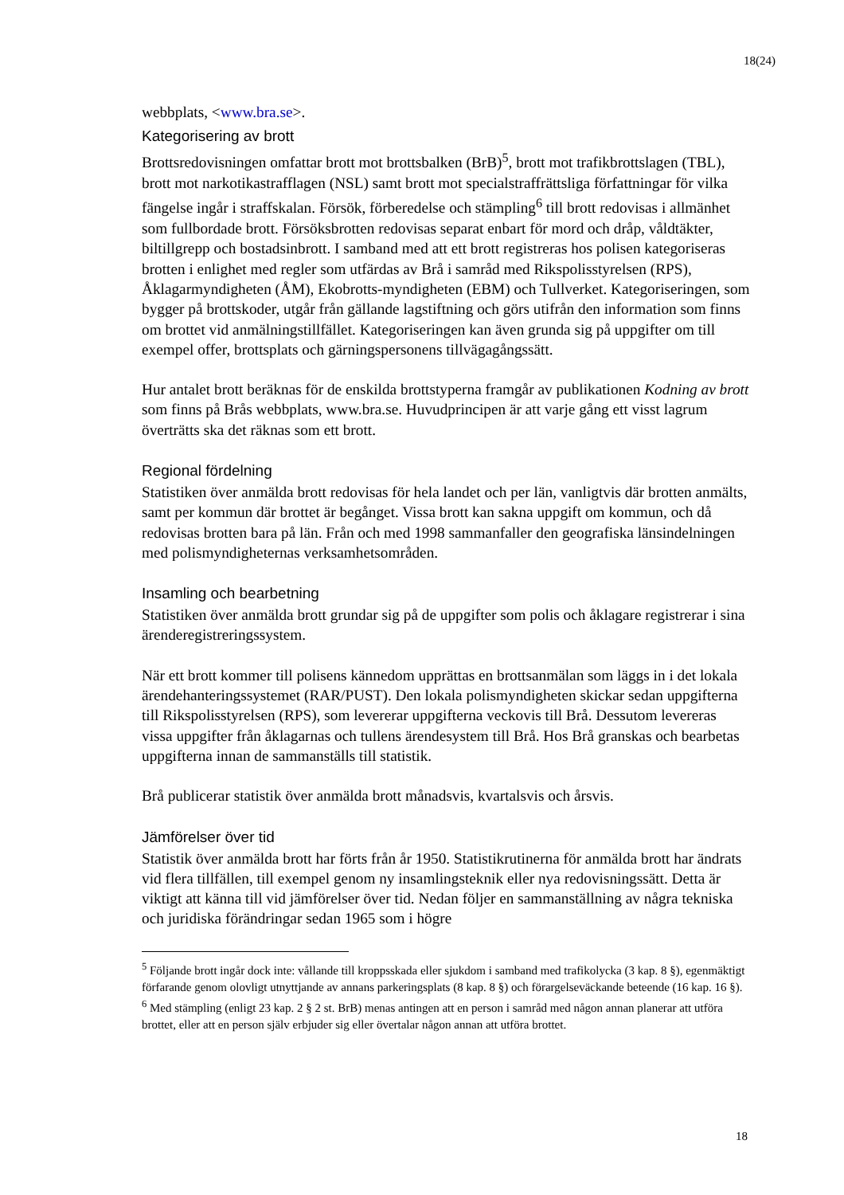18(24)
webbplats, <www.bra.se>.
Kategorisering av brott
Brottsredovisningen omfattar brott mot brottsbalken (BrB)<sup>5</sup>, brott mot trafikbrottslagen (TBL), brott mot narkotikastrafflagen (NSL) samt brott mot specialstraffrättsliga författningar för vilka fängelse ingår i straffskalan. Försök, förberedelse och stämpling<sup>6</sup> till brott redovisas i allmänhet som fullbordade brott. Försöksbrotten redovisas separat enbart för mord och dråp, våldtäkter, biltillgrepp och bostadsinbrott. I samband med att ett brott registreras hos polisen kategoriseras brotten i enlighet med regler som utfärdas av Brå i samråd med Rikspolisstyrelsen (RPS), Åklagarmyndigheten (ÅM), Ekobrotts-myndigheten (EBM) och Tullverket. Kategoriseringen, som bygger på brottskoder, utgår från gällande lagstiftning och görs utifrån den information som finns om brottet vid anmälningstillfället. Kategoriseringen kan även grunda sig på uppgifter om till exempel offer, brottsplats och gärningspersonens tillvägagångssätt.
Hur antalet brott beräknas för de enskilda brottstyperna framgår av publikationen Kodning av brott som finns på Brås webbplats, www.bra.se. Huvudprincipen är att varje gång ett visst lagrum överträtts ska det räknas som ett brott.
Regional fördelning
Statistiken över anmälda brott redovisas för hela landet och per län, vanligtvis där brotten anmälts, samt per kommun där brottet är begånget. Vissa brott kan sakna uppgift om kommun, och då redovisas brotten bara på län. Från och med 1998 sammanfaller den geografiska länsindelningen med polismyndigheternas verksamhetsområden.
Insamling och bearbetning
Statistiken över anmälda brott grundar sig på de uppgifter som polis och åklagare registrerar i sina ärenderegistreringssystem.
När ett brott kommer till polisens kännedom upprättas en brottsanmälan som läggs in i det lokala ärendehanteringssystemet (RAR/PUST). Den lokala polismyndigheten skickar sedan uppgifterna till Rikspolisstyrelsen (RPS), som levererar uppgifterna veckovis till Brå. Dessutom levereras vissa uppgifter från åklagarnas och tullens ärendesystem till Brå. Hos Brå granskas och bearbetas uppgifterna innan de sammanställs till statistik.
Brå publicerar statistik över anmälda brott månadsvis, kvartalsvis och årsvis.
Jämförelser över tid
Statistik över anmälda brott har förts från år 1950. Statistikrutinerna för anmälda brott har ändrats vid flera tillfällen, till exempel genom ny insamlingsteknik eller nya redovisningssätt. Detta är viktigt att känna till vid jämförelser över tid. Nedan följer en sammanställning av några tekniska och juridiska förändringar sedan 1965 som i högre
<sup>5</sup> Följande brott ingår dock inte: vållande till kroppsskada eller sjukdom i samband med trafikolycka (3 kap. 8 §), egenmäktigt förfarande genom olovligt utnyttjande av annans parkeringsplats (8 kap. 8 §) och förargelseväckande beteende (16 kap. 16 §).
<sup>6</sup> Med stämpling (enligt 23 kap. 2 § 2 st. BrB) menas antingen att en person i samråd med någon annan planerar att utföra brottet, eller att en person själv erbjuder sig eller övertalar någon annan att utföra brottet.
18